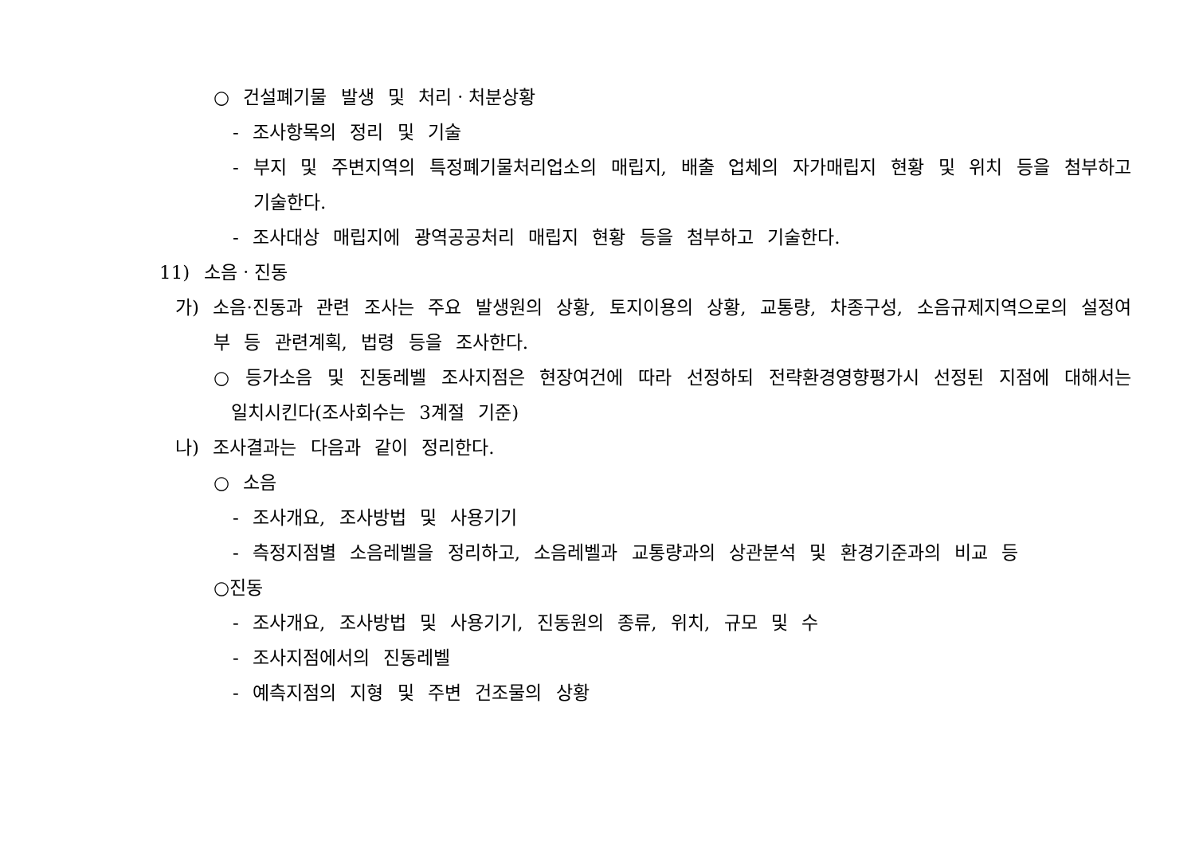○ 건설폐기물 발생 및 처리ㆍ처분상황
- 조사항목의 정리 및 기술
- 부지 및 주변지역의 특정폐기물처리업소의 매립지, 배출 업체의 자가매립지 현황 및 위치 등을 첨부하고 기술한다.
- 조사대상 매립지에 광역공공처리 매립지 현황 등을 첨부하고 기술한다.
11) 소음ㆍ진동
가) 소음·진동과 관련 조사는 주요 발생원의 상황, 토지이용의 상황, 교통량, 차종구성, 소음규제지역으로의 설정여부 등 관련계획, 법령 등을 조사한다.
○ 등가소음 및 진동레벨 조사지점은 현장여건에 따라 선정하되 전략환경영향평가시 선정된 지점에 대해서는 일치시킨다(조사회수는 3계절 기준)
나) 조사결과는 다음과 같이 정리한다.
○ 소음
- 조사개요, 조사방법 및 사용기기
- 측정지점별 소음레벨을 정리하고, 소음레벨과 교통량과의 상관분석 및 환경기준과의 비교 등
○진동
- 조사개요, 조사방법 및 사용기기, 진동원의 종류, 위치, 규모 및 수
- 조사지점에서의 진동레벨
- 예측지점의 지형 및 주변 건조물의 상황